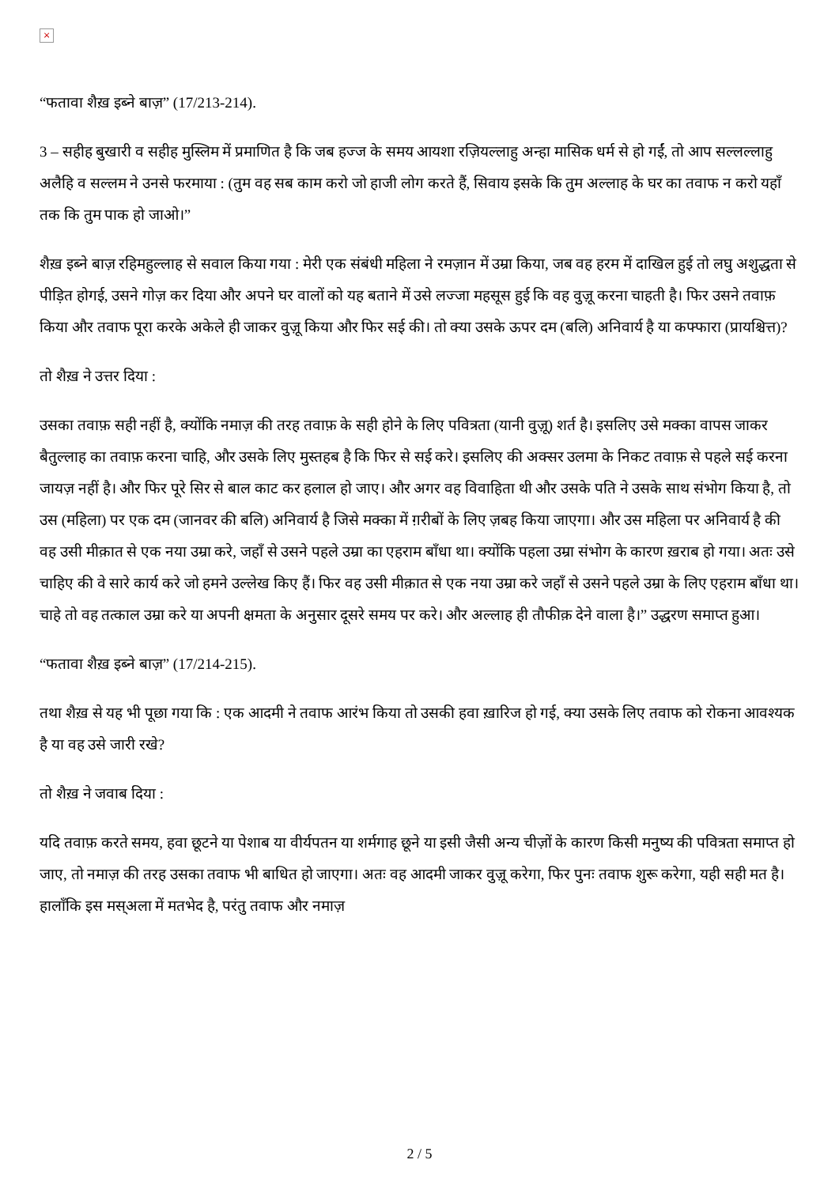×
“फतावा शैख़ इब्ने बाज़” (17/213-214).
3 – सहीह बुखारी व सहीह मुस्लिम में प्रमाणित है कि जब हज्ज के समय आयशा रज़ियल्लाहु अन्हा मासिक धर्म से हो गईं, तो आप सल्लल्लाहु अलैहि व सल्लम ने उनसे फरमाया : (तुम वह सब काम करो जो हाजी लोग करते हैं, सिवाय इसके कि तुम अल्लाह के घर का तवाफ न करो यहाँ तक कि तुम पाक हो जाओ।”
शैख़ इब्ने बाज़ रहिमहुल्लाह से सवाल किया गया : मेरी एक संबंधी महिला ने रमज़ान में उम्रा किया, जब वह हरम में दाखिल हुई तो लघु अशुद्धता से पीड़ित होगई, उसने गोज़ कर दिया और अपने घर वालों को यह बताने में उसे लज्जा महसूस हुई कि वह वुज़ू करना चाहती है। फिर उसने तवाफ़ किया और तवाफ पूरा करके अकेले ही जाकर वुज़ू किया और फिर सई की। तो क्या उसके ऊपर दम (बलि) अनिवार्य है या कफ्फारा (प्रायश्चित्त)?
तो शैख़ ने उत्तर दिया :
उसका तवाफ़ सही नहीं है, क्योंकि नमाज़ की तरह तवाफ़ के सही होने के लिए पवित्रता (यानी वुज़ू) शर्त है। इसलिए उसे मक्का वापस जाकर बैतुल्लाह का तवाफ़ करना चाहि, और उसके लिए मुस्तहब है कि फिर से सई करे। इसलिए की अक्सर उलमा के निकट तवाफ़ से पहले सई करना जायज़ नहीं है। और फिर पूरे सिर से बाल काट कर हलाल हो जाए। और अगर वह विवाहिता थी और उसके पति ने उसके साथ संभोग किया है, तो उस (महिला) पर एक दम (जानवर की बलि) अनिवार्य है जिसे मक्का में ग़रीबों के लिए ज़बह किया जाएगा। और उस महिला पर अनिवार्य है की वह उसी मीक़ात से एक नया उम्रा करे, जहाँ से उसने पहले उम्रा का एहराम बाँधा था। क्योंकि पहला उम्रा संभोग के कारण ख़राब हो गया। अतः उसे चाहिए की वे सारे कार्य करे जो हमने उल्लेख किए हैं। फिर वह उसी मीक़ात से एक नया उम्रा करे जहाँ से उसने पहले उम्रा के लिए एहराम बाँधा था। चाहे तो वह तत्काल उम्रा करे या अपनी क्षमता के अनुसार दूसरे समय पर करे। और अल्लाह ही तौफीक़ देने वाला है।” उद्धरण समाप्त हुआ।
“फतावा शैख़ इब्ने बाज़” (17/214-215).
तथा शैख़ से यह भी पूछा गया कि : एक आदमी ने तवाफ आरंभ किया तो उसकी हवा ख़ारिज हो गई, क्या उसके लिए तवाफ को रोकना आवश्यक है या वह उसे जारी रखे?
तो शैख़ ने जवाब दिया :
यदि तवाफ़ करते समय, हवा छूटने या पेशाब या वीर्यपतन या शर्मगाह छूने या इसी जैसी अन्य चीज़ों के कारण किसी मनुष्य की पवित्रता समाप्त हो जाए, तो नमाज़ की तरह उसका तवाफ भी बाधित हो जाएगा। अतः वह आदमी जाकर वुज़ू करेगा, फिर पुनः तवाफ शुरू करेगा, यही सही मत है। हालाँकि इस मस्अला में मतभेद है, परंतु तवाफ और नमाज़
2 / 5